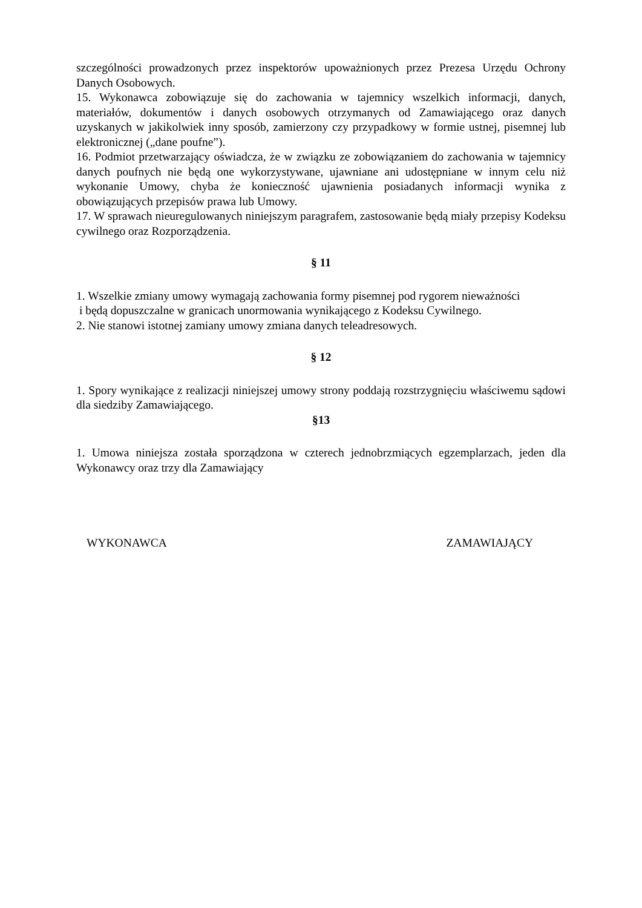szczególności prowadzonych przez inspektorów upoważnionych przez Prezesa Urzędu Ochrony Danych Osobowych.
15. Wykonawca zobowiązuje się do zachowania w tajemnicy wszelkich informacji, danych, materiałów, dokumentów i danych osobowych otrzymanych od Zamawiającego oraz danych uzyskanych w jakikolwiek inny sposób, zamierzony czy przypadkowy w formie ustnej, pisemnej lub elektronicznej („dane poufne”).
16. Podmiot przetwarzający oświadcza, że w związku ze zobowiązaniem do zachowania w tajemnicy danych poufnych nie będą one wykorzystywane, ujawniane ani udostępniane w innym celu niż wykonanie Umowy, chyba że konieczność ujawnienia posiadanych informacji wynika z obowiązujących przepisów prawa lub Umowy.
17. W sprawach nieuregulowanych niniejszym paragrafem, zastosowanie będą miały przepisy Kodeksu cywilnego oraz Rozporządzenia.
§ 11
1. Wszelkie zmiany umowy wymagają zachowania formy pisemnej pod rygorem nieważności
i będą dopuszczalne w granicach unormowania wynikającego z Kodeksu Cywilnego.
2. Nie stanowi istotnej zamiany umowy zmiana danych teleadresowych.
§ 12
1. Spory wynikające z realizacji niniejszej umowy strony poddają rozstrzygnięciu właściwemu sądowi dla siedziby Zamawiającego.
§13
1. Umowa niniejsza została sporządzona w czterech jednobrzmiących egzemplarzach, jeden dla Wykonawcy oraz trzy dla Zamawiający
WYKONAWCA ZAMAWIAJĄCY